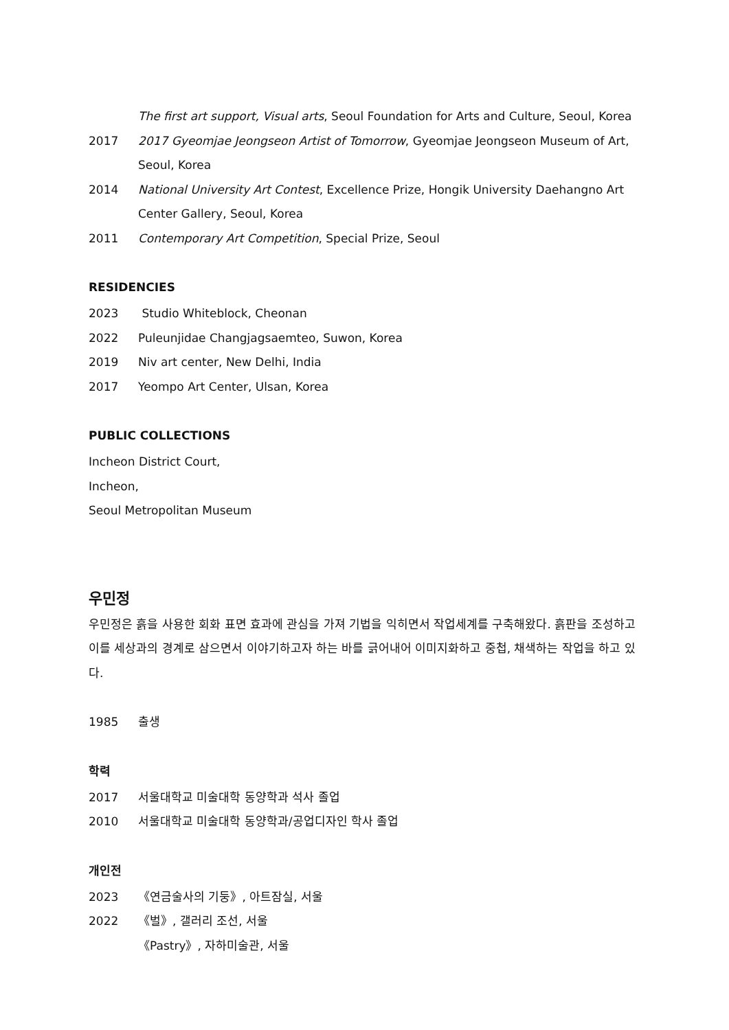The first art support, Visual arts, Seoul Foundation for Arts and Culture, Seoul, Korea
2017 2017 Gyeomjae Jeongseon Artist of Tomorrow, Gyeomjae Jeongseon Museum of Art, Seoul, Korea
2014 National University Art Contest, Excellence Prize, Hongik University Daehangno Art Center Gallery, Seoul, Korea
2011 Contemporary Art Competition, Special Prize, Seoul
RESIDENCIES
2023 Studio Whiteblock, Cheonan
2022 Puleunjidae Changjagsaemteo, Suwon, Korea
2019 Niv art center, New Delhi, India
2017 Yeompo Art Center, Ulsan, Korea
PUBLIC COLLECTIONS
Incheon District Court,
Incheon,
Seoul Metropolitan Museum
우민정
우민정은 흙을 사용한 회화 표면 효과에 관심을 가져 기법을 익히면서 작업세계를 구축해왔다. 흙판을 조성하고 이를 세상과의 경계로 삼으면서 이야기하고자 하는 바를 긁어내어 이미지화하고 중첩, 채색하는 작업을 하고 있다.
1985 출생
학력
2017 서울대학교 미술대학 동양학과 석사 졸업
2010 서울대학교 미술대학 동양학과/공업디자인 학사 졸업
개인전
2023 《연금술사의 기둥》, 아트잠실, 서울
2022 《벌》, 갤러리 조선, 서울
《Pastry》, 자하미술관, 서울